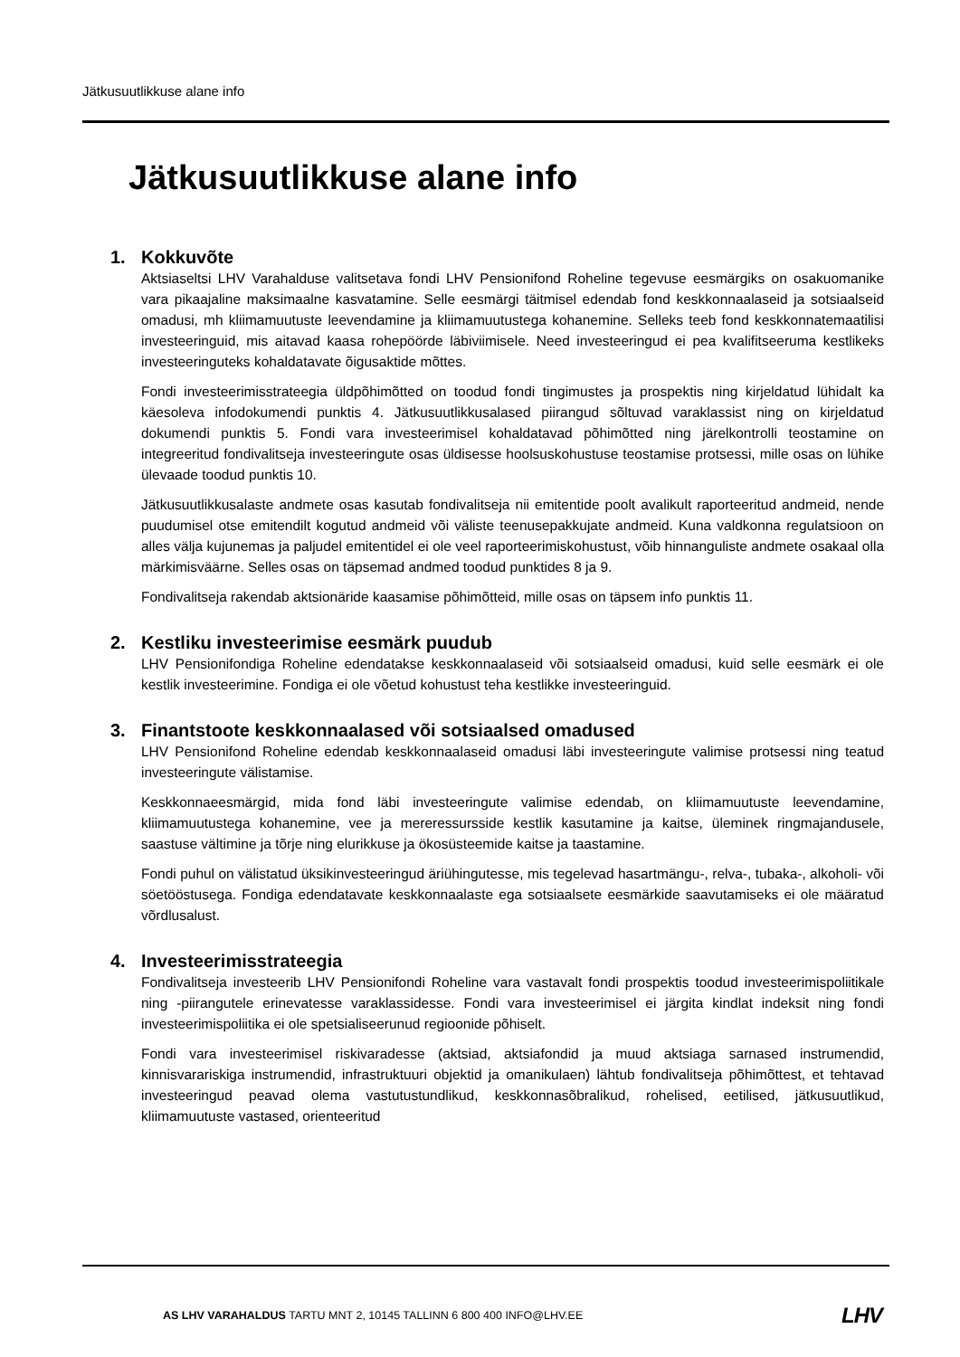Jätkusuutlikkuse alane info
Jätkusuutlikkuse alane info
1. Kokkuvõte
Aktsiaseltsi LHV Varahalduse valitsetava fondi LHV Pensionifond Roheline tegevuse eesmärgiks on osakuomanike vara pikaajaline maksimaalne kasvatamine. Selle eesmärgi täitmisel edendab fond keskkonnaalaseid ja sotsiaalseid omadusi, mh kliimamuutuste leevendamine ja kliimamuutustega kohanemine. Selleks teeb fond keskkonnatemaatilisi investeeringuid, mis aitavad kaasa rohepöörde läbiviimisele. Need investeeringud ei pea kvalifitseeruma kestlikeks investeeringuteks kohaldatavate õigusaktide mõttes.
Fondi investeerimisstrateegia üldpõhimõtted on toodud fondi tingimustes ja prospektis ning kirjeldatud lühidalt ka käesoleva infodokumendi punktis 4. Jätkusuutlikkusalased piirangud sõltuvad varaklassist ning on kirjeldatud dokumendi punktis 5. Fondi vara investeerimisel kohaldatavad põhimõtted ning järelkontrolli teostamine on integreeritud fondivalitseja investeeringute osas üldisesse hoolsuskohustuse teostamise protsessi, mille osas on lühike ülevaade toodud punktis 10.
Jätkusuutlikkusalaste andmete osas kasutab fondivalitseja nii emitentide poolt avalikult raporteeritud andmeid, nende puudumisel otse emitendilt kogutud andmeid või väliste teenusepakkujate andmeid. Kuna valdkonna regulatsioon on alles välja kujunemas ja paljudel emitentidel ei ole veel raporteerimiskohustust, võib hinnanguliste andmete osakaal olla märkimisväärne. Selles osas on täpsemad andmed toodud punktides 8 ja 9.
Fondivalitseja rakendab aktsionäride kaasamise põhimõtteid, mille osas on täpsem info punktis 11.
2. Kestliku investeerimise eesmärk puudub
LHV Pensionifondiga Roheline edendatakse keskkonnaalaseid või sotsiaalseid omadusi, kuid selle eesmärk ei ole kestlik investeerimine. Fondiga ei ole võetud kohustust teha kestlikke investeeringuid.
3. Finantstoote keskkonnaalased või sotsiaalsed omadused
LHV Pensionifond Roheline edendab keskkonnaalaseid omadusi läbi investeeringute valimise protsessi ning teatud investeeringute välistamise.
Keskkonnaeesmärgid, mida fond läbi investeeringute valimise edendab, on kliimamuutuste leevendamine, kliimamuutustega kohanemine, vee ja mereressursside kestlik kasutamine ja kaitse, üleminek ringmajandusele, saastuse vältimine ja tõrje ning elurikkuse ja ökosüsteemide kaitse ja taastamine.
Fondi puhul on välistatud üksikinvesteeringud äriühingutesse, mis tegelevad hasartmängu-, relva-, tubaka-, alkoholi- või söetööstusega. Fondiga edendatavate keskkonnaalaste ega sotsiaalsete eesmärkide saavutamiseks ei ole määratud võrdlusalust.
4. Investeerimisstrateegia
Fondivalitseja investeerib LHV Pensionifondi Roheline vara vastavalt fondi prospektis toodud investeerimispoliitikale ning -piirangutele erinevatesse varaklassidesse. Fondi vara investeerimisel ei järgita kindlat indeksit ning fondi investeerimispoliitika ei ole spetsialiseerunud regioonide põhiselt.
Fondi vara investeerimisel riskivaradesse (aktsiad, aktsiafondid ja muud aktsiaga sarnased instrumendid, kinnisvarariskiga instrumendid, infrastruktuuri objektid ja omanikulaen) lähtub fondivalitseja põhimõttest, et tehtavad investeeringud peavad olema vastutustundlikud, keskkonnasõbralikud, rohelised, eetilised, jätkusuutlikud, kliimamuutuste vastased, orienteeritud
AS LHV VARAHALDUS TARTU MNT 2, 10145 TALLINN 6 800 400 INFO@LHV.EE
LHV